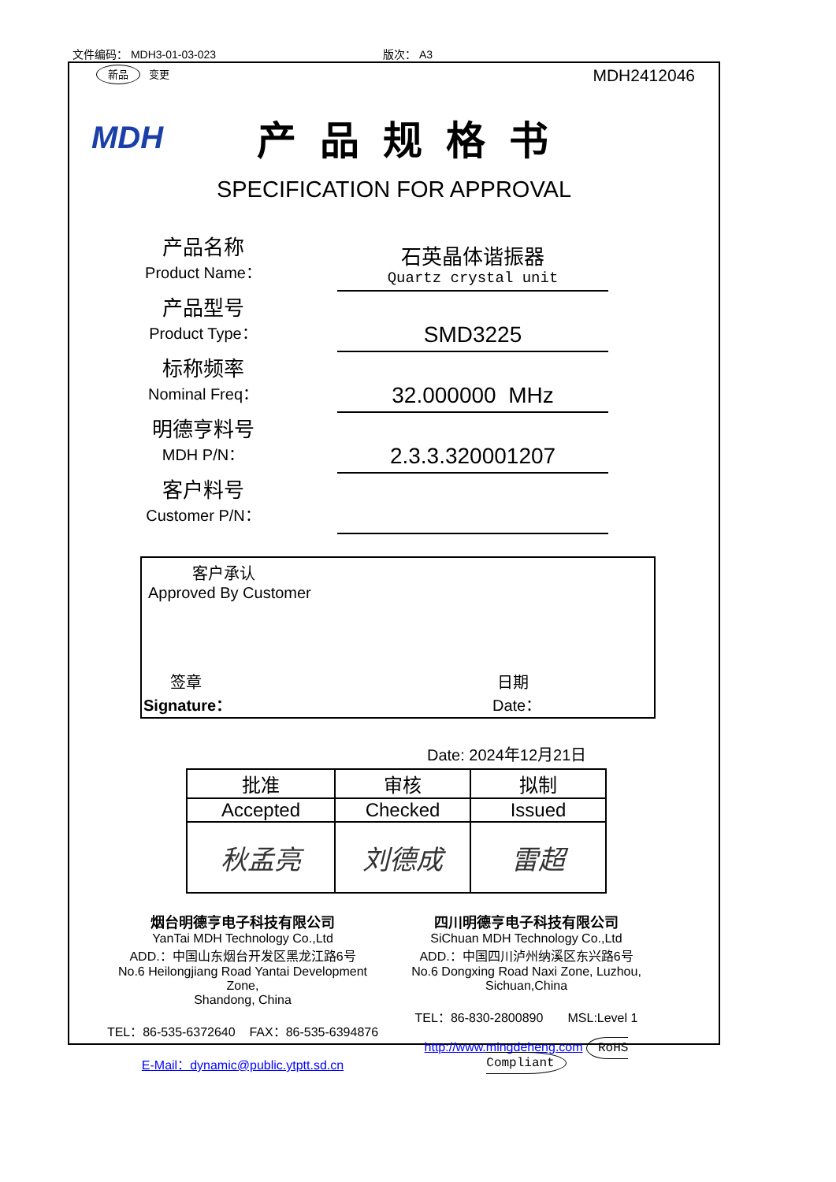文件编码： MDH3-01-03-023 版次： A3
新品 变更
MDH2412046
MDH
产品规格书
SPECIFICATION FOR APPROVAL
产品名称
Product Name：
石英晶体谐振器
Quartz crystal unit
产品型号
Product Type：
SMD3225
标称频率
Nominal Freq：
32.000000 MHz
明德亨料号
MDH P/N：
2.3.3.320001207
客户料号
Customer P/N：
客户承认
Approved By Customer
签章
Signature：
日期
Date：
Date: 2024年12月21日
| 批准 | 审核 | 拟制 |
| Accepted | Checked | Issued |
| 秋孟亮 | 刘德成 | 雷超 |
烟台明德亨电子科技有限公司
YanTai MDH Technology Co.,Ltd
ADD.：中国山东烟台开发区黑龙江路6号
No.6 Heilongjiang Road Yantai Development Zone,
Shandong, China
TEL：86-535-6372640 FAX：86-535-6394876
E-Mail：dynamic@public.ytptt.sd.cn
四川明德亨电子科技有限公司
SiChuan MDH Technology Co.,Ltd
ADD.：中国四川泸州纳溪区东兴路6号
No.6 Dongxing Road Naxi Zone, Luzhou,
Sichuan,China
TEL：86-830-2800890 MSL:Level 1
http://www.mingdeheng.com RoHS Compliant